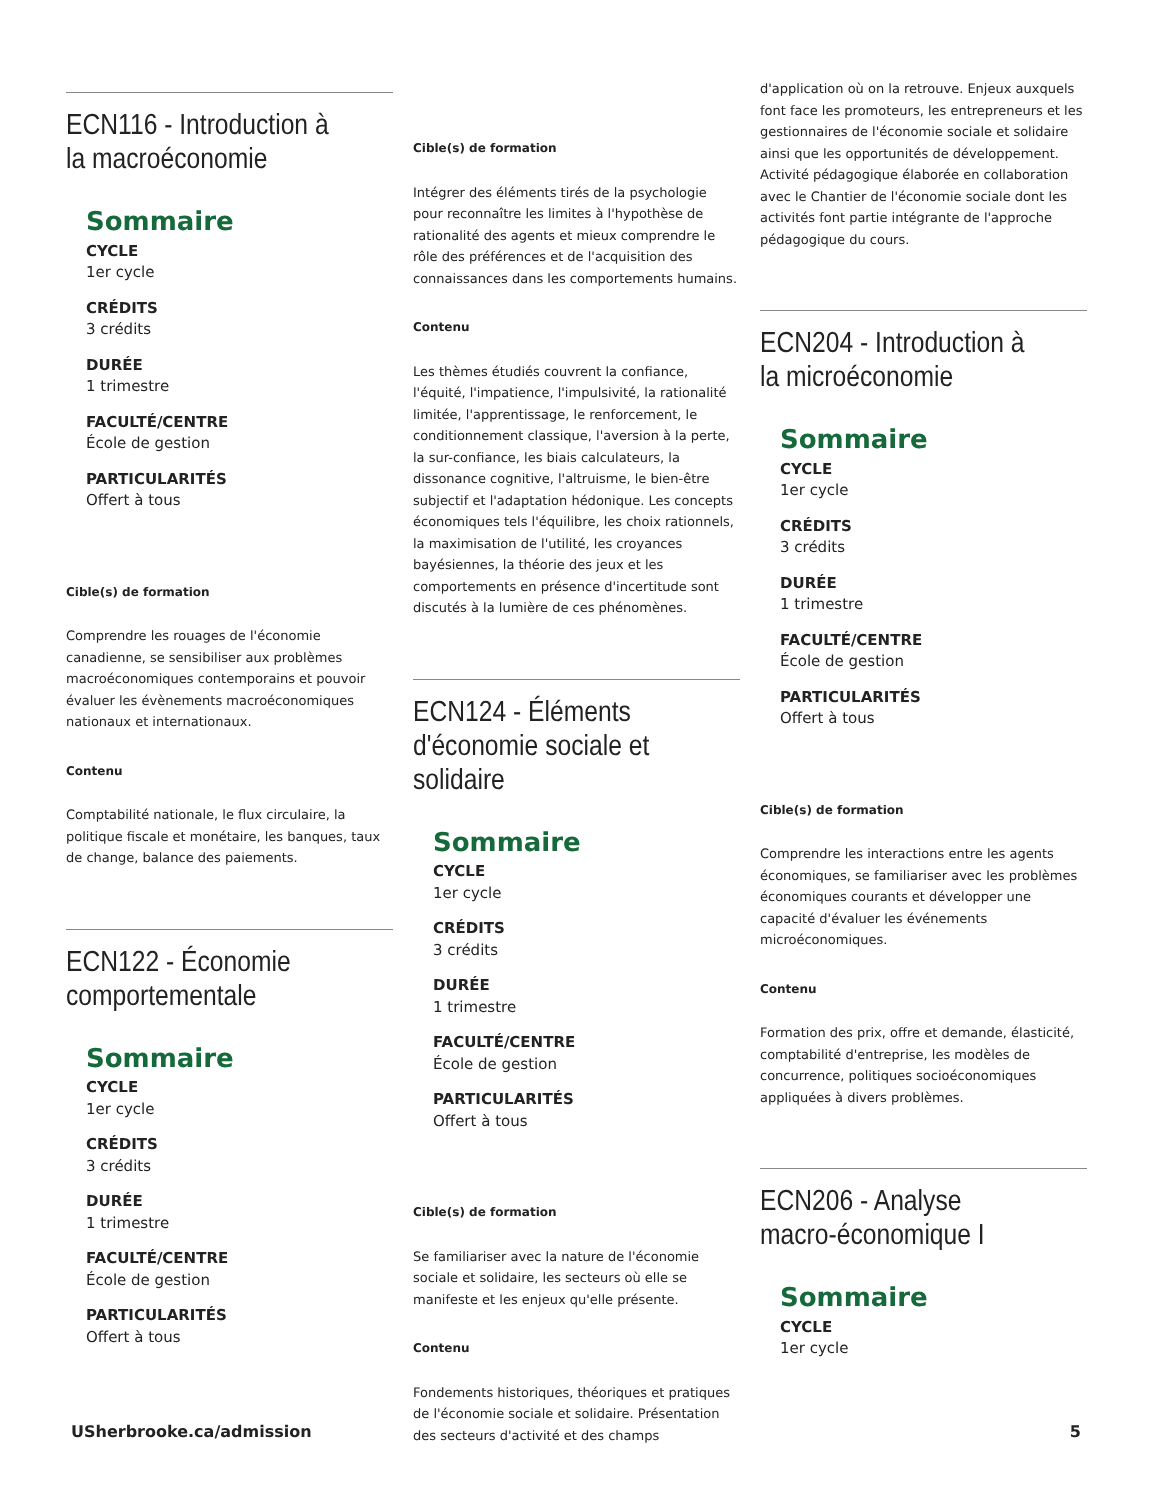ECN116 - Introduction à la macroéconomie
Sommaire
CYCLE
1er cycle
CRÉDITS
3 crédits
DURÉE
1 trimestre
FACULTÉ/CENTRE
École de gestion
PARTICULARITÉS
Offert à tous
Cible(s) de formation
Comprendre les rouages de l'économie canadienne, se sensibiliser aux problèmes macroéconomiques contemporains et pouvoir évaluer les évènements macroéconomiques nationaux et internationaux.
Contenu
Comptabilité nationale, le flux circulaire, la politique fiscale et monétaire, les banques, taux de change, balance des paiements.
ECN122 - Économie comportementale
Sommaire
CYCLE
1er cycle
CRÉDITS
3 crédits
DURÉE
1 trimestre
FACULTÉ/CENTRE
École de gestion
PARTICULARITÉS
Offert à tous
Cible(s) de formation
Intégrer des éléments tirés de la psychologie pour reconnaître les limites à l'hypothèse de rationalité des agents et mieux comprendre le rôle des préférences et de l'acquisition des connaissances dans les comportements humains.
Contenu
Les thèmes étudiés couvrent la confiance, l'équité, l'impatience, l'impulsivité, la rationalité limitée, l'apprentissage, le renforcement, le conditionnement classique, l'aversion à la perte, la sur-confiance, les biais calculateurs, la dissonance cognitive, l'altruisme, le bien-être subjectif et l'adaptation hédonique. Les concepts économiques tels l'équilibre, les choix rationnels, la maximisation de l'utilité, les croyances bayésiennes, la théorie des jeux et les comportements en présence d'incertitude sont discutés à la lumière de ces phénomènes.
ECN124 - Éléments d'économie sociale et solidaire
Sommaire
CYCLE
1er cycle
CRÉDITS
3 crédits
DURÉE
1 trimestre
FACULTÉ/CENTRE
École de gestion
PARTICULARITÉS
Offert à tous
Cible(s) de formation
Se familiariser avec la nature de l'économie sociale et solidaire, les secteurs où elle se manifeste et les enjeux qu'elle présente.
Contenu
Fondements historiques, théoriques et pratiques de l'économie sociale et solidaire. Présentation des secteurs d'activité et des champs
d'application où on la retrouve. Enjeux auxquels font face les promoteurs, les entrepreneurs et les gestionnaires de l'économie sociale et solidaire ainsi que les opportunités de développement. Activité pédagogique élaborée en collaboration avec le Chantier de l'économie sociale dont les activités font partie intégrante de l'approche pédagogique du cours.
ECN204 - Introduction à la microéconomie
Sommaire
CYCLE
1er cycle
CRÉDITS
3 crédits
DURÉE
1 trimestre
FACULTÉ/CENTRE
École de gestion
PARTICULARITÉS
Offert à tous
Cible(s) de formation
Comprendre les interactions entre les agents économiques, se familiariser avec les problèmes économiques courants et développer une capacité d'évaluer les événements microéconomiques.
Contenu
Formation des prix, offre et demande, élasticité, comptabilité d'entreprise, les modèles de concurrence, politiques socioéconomiques appliquées à divers problèmes.
ECN206 - Analyse macro-économique I
Sommaire
CYCLE
1er cycle
USherbrooke.ca/admission 5